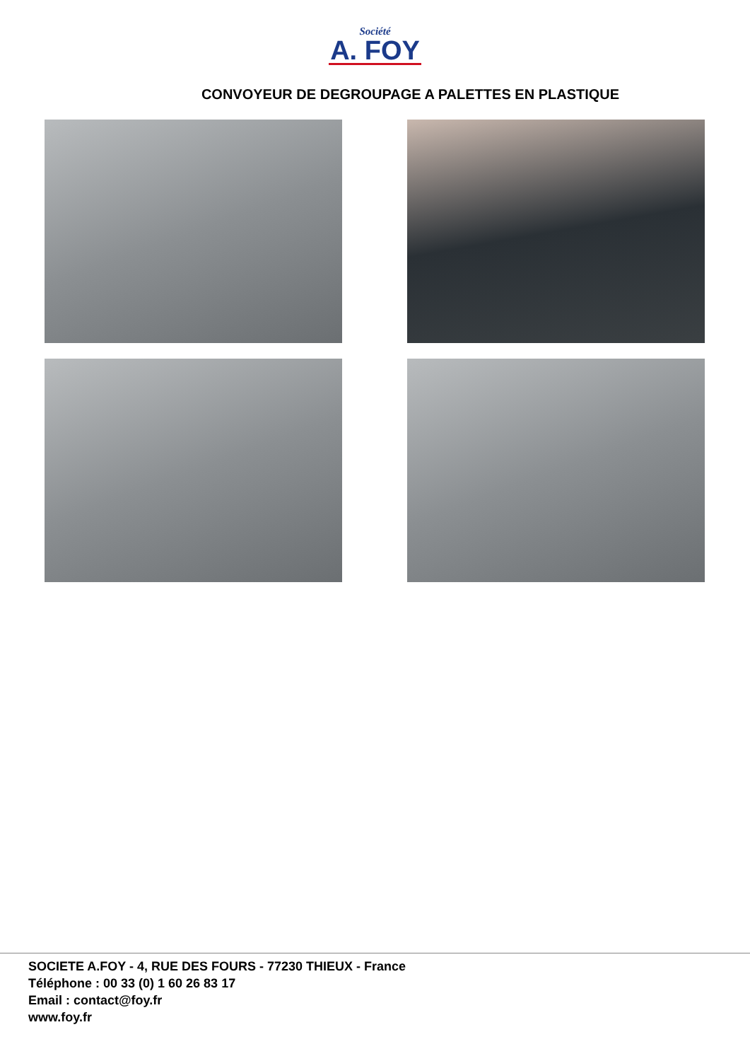Société
A. FOY
CONVOYEUR DE DEGROUPAGE A PALETTES EN PLASTIQUE
SOCIETE A.FOY - 4, RUE DES FOURS - 77230 THIEUX - France
Téléphone : 00 33 (0) 1 60 26 83 17
Email : contact@foy.fr
www.foy.fr